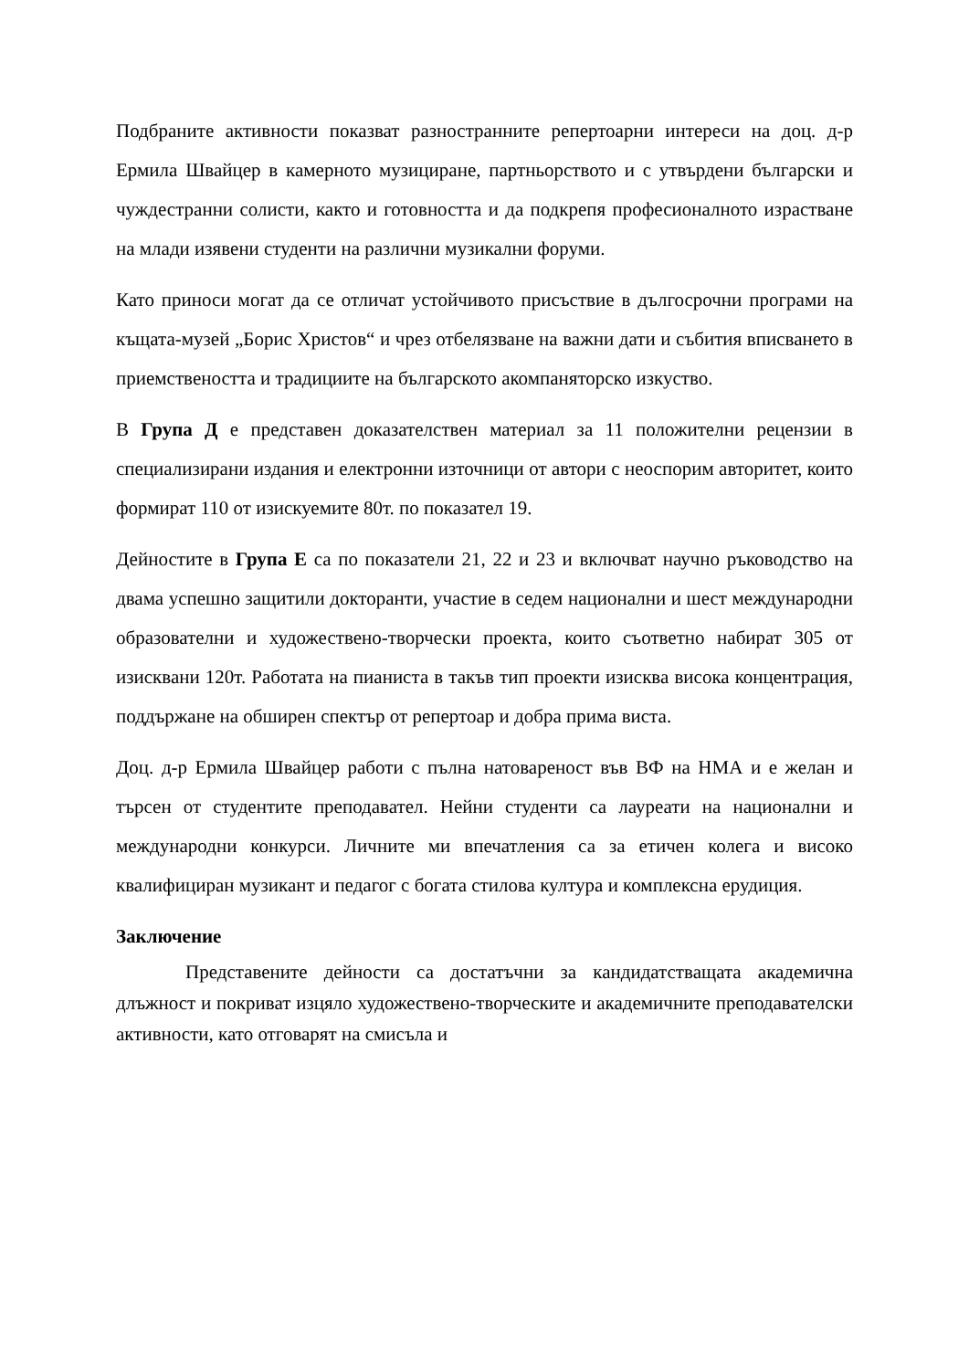Подбраните активности показват разностранните репертоарни интереси на доц. д-р Ермила Швайцер в камерното музициране, партньорството и с утвърдени български и чуждестранни солисти, както и готовността и да подкрепя професионалното израстване на млади изявени студенти на различни музикални форуми.
Като приноси могат да се отличат устойчивото присъствие в дългосрочни програми на къщата-музей „Борис Христов“ и чрез отбелязване на важни дати и събития вписването в приемствеността и традициите на българското акомпаняторско изкуство.
В Група Д е представен доказателствен материал за 11 положителни рецензии в специализирани издания и електронни източници от автори с неоспорим авторитет, които формират 110 от изискуемите 80т. по показател 19.
Дейностите в Група Е са по показатели 21, 22 и 23 и включват научно ръководство на двама успешно защитили докторанти, участие в седем национални и шест международни образователни и художествено-творчески проекта, които съответно набират 305 от изисквани 120т. Работата на пианиста в такъв тип проекти изисква висока концентрация, поддържане на обширен спектър от репертоар и добра прима виста.
Доц. д-р Ермила Швайцер работи с пълна натовареност във ВФ на НМА и е желан и търсен от студентите преподавател. Нейни студенти са лауреати на национални и международни конкурси. Личните ми впечатления са за етичен колега и високо квалифициран музикант и педагог с богата стилова култура и комплексна ерудиция.
Заключение
Представените дейности са достатъчни за кандидатстващата академична длъжност и покриват изцяло художествено-творческите и академичните преподавателски активности, като отговарят на смисъла и